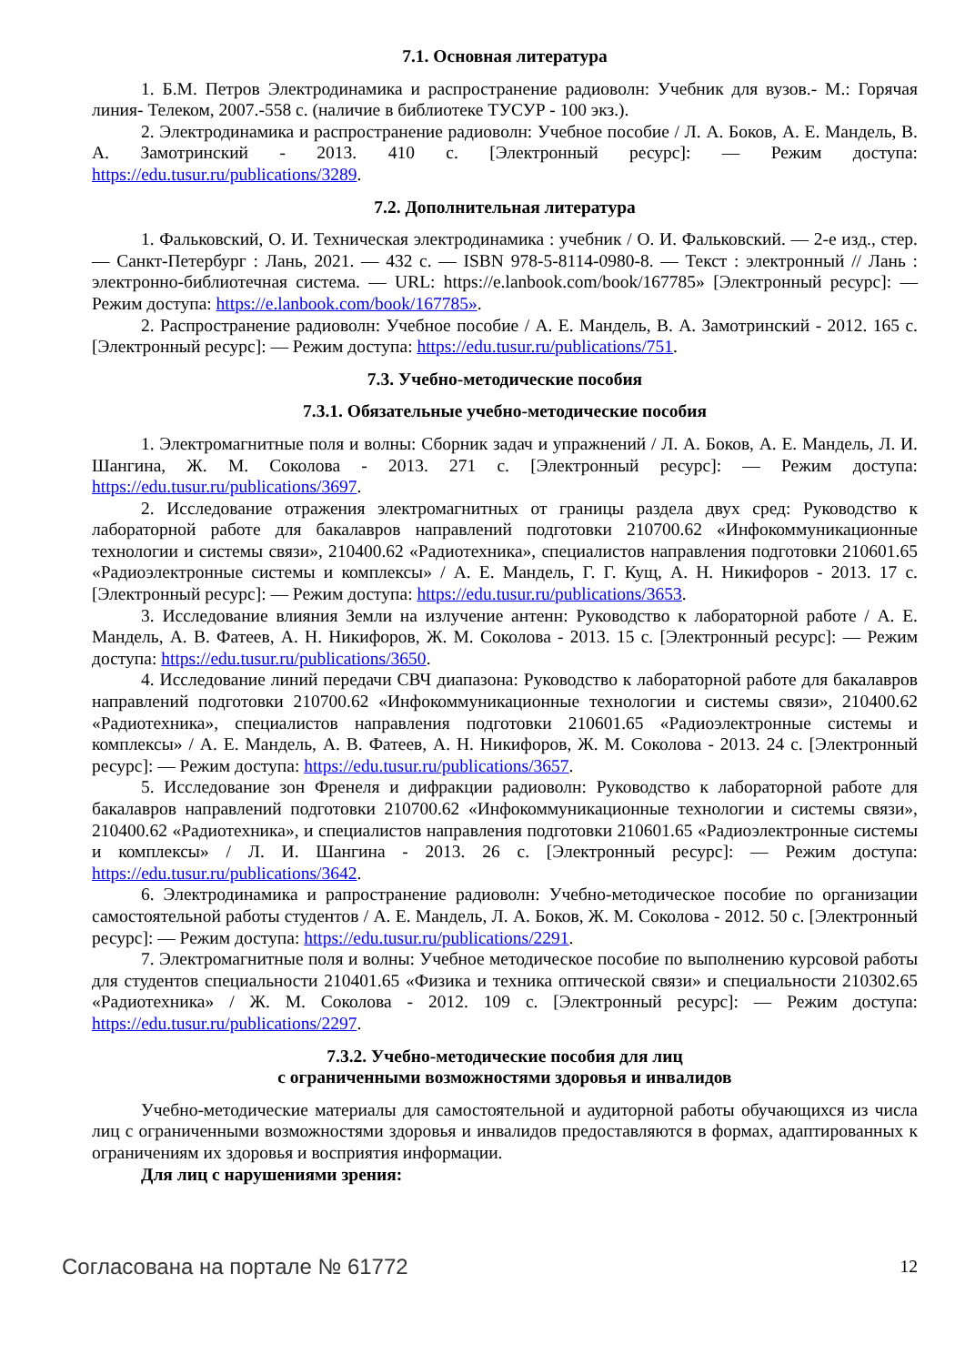7.1. Основная литература
1. Б.М. Петров Электродинамика и распространение радиоволн: Учебник для вузов.- М.: Горячая линия- Телеком, 2007.-558 с. (наличие в библиотеке ТУСУР - 100 экз.).
2. Электродинамика и распространение радиоволн: Учебное пособие / Л. А. Боков, А. Е. Мандель, В. А. Замотринский - 2013. 410 с. [Электронный ресурс]: — Режим доступа: https://edu.tusur.ru/publications/3289.
7.2. Дополнительная литература
1. Фальковский, О. И. Техническая электродинамика : учебник / О. И. Фальковский. — 2-е изд., стер. — Санкт-Петербург : Лань, 2021. — 432 с. — ISBN 978-5-8114-0980-8. — Текст : электронный // Лань : электронно-библиотечная система. — URL: https://e.lanbook.com/book/167785» [Электронный ресурс]: — Режим доступа: https://e.lanbook.com/book/167785».
2. Распространение радиоволн: Учебное пособие / А. Е. Мандель, В. А. Замотринский - 2012. 165 с. [Электронный ресурс]: — Режим доступа: https://edu.tusur.ru/publications/751.
7.3. Учебно-методические пособия
7.3.1. Обязательные учебно-методические пособия
1. Электромагнитные поля и волны: Сборник задач и упражнений / Л. А. Боков, А. Е. Мандель, Л. И. Шангина, Ж. М. Соколова - 2013. 271 с. [Электронный ресурс]: — Режим доступа: https://edu.tusur.ru/publications/3697.
2. Исследование отражения электромагнитных от границы раздела двух сред: Руководство к лабораторной работе для бакалавров направлений подготовки 210700.62 «Инфокоммуникационные технологии и системы связи», 210400.62 «Радиотехника», специалистов направления подготовки 210601.65 «Радиоэлектронные системы и комплексы» / А. Е. Мандель, Г. Г. Кущ, А. Н. Никифоров - 2013. 17 с. [Электронный ресурс]: — Режим доступа: https://edu.tusur.ru/publications/3653.
3. Исследование влияния Земли на излучение антенн: Руководство к лабораторной работе / А. Е. Мандель, А. В. Фатеев, А. Н. Никифоров, Ж. М. Соколова - 2013. 15 с. [Электронный ресурс]: — Режим доступа: https://edu.tusur.ru/publications/3650.
4. Исследование линий передачи СВЧ диапазона: Руководство к лабораторной работе для бакалавров направлений подготовки 210700.62 «Инфокоммуникационные технологии и системы связи», 210400.62 «Радиотехника», специалистов направления подготовки 210601.65 «Радиоэлектронные системы и комплексы» / А. Е. Мандель, А. В. Фатеев, А. Н. Никифоров, Ж. М. Соколова - 2013. 24 с. [Электронный ресурс]: — Режим доступа: https://edu.tusur.ru/publications/3657.
5. Исследование зон Френеля и дифракции радиоволн: Руководство к лабораторной работе для бакалавров направлений подготовки 210700.62 «Инфокоммуникационные технологии и системы связи», 210400.62 «Радиотехника», и специалистов направления подготовки 210601.65 «Радиоэлектронные системы и комплексы» / Л. И. Шангина - 2013. 26 с. [Электронный ресурс]: — Режим доступа: https://edu.tusur.ru/publications/3642.
6. Электродинамика и рапространение радиоволн: Учебно-методическое пособие по организации самостоятельной работы студентов / А. Е. Мандель, Л. А. Боков, Ж. М. Соколова - 2012. 50 с. [Электронный ресурс]: — Режим доступа: https://edu.tusur.ru/publications/2291.
7. Электромагнитные поля и волны: Учебное методическое пособие по выполнению курсовой работы для студентов специальности 210401.65 «Физика и техника оптической связи» и специальности 210302.65 «Радиотехника» / Ж. М. Соколова - 2012. 109 с. [Электронный ресурс]: — Режим доступа: https://edu.tusur.ru/publications/2297.
7.3.2. Учебно-методические пособия для лиц
с ограниченными возможностями здоровья и инвалидов
Учебно-методические материалы для самостоятельной и аудиторной работы обучающихся из числа лиц с ограниченными возможностями здоровья и инвалидов предоставляются в формах, адаптированных к ограничениям их здоровья и восприятия информации.
Для лиц с нарушениями зрения:
Согласована на портале № 61772 12